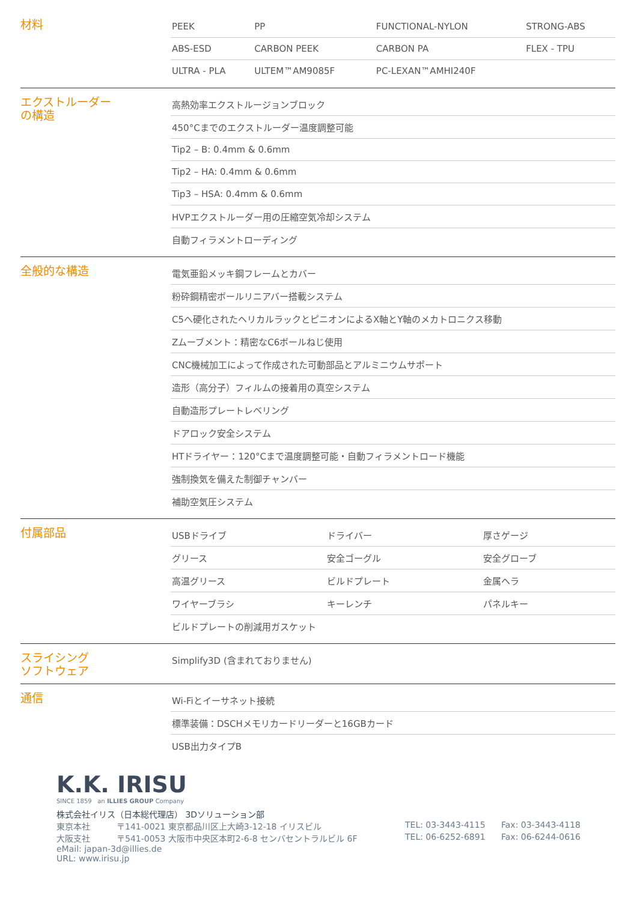材料
| PEEK | PP | FUNCTIONAL-NYLON | STRONG-ABS |
| ABS-ESD | CARBON PEEK | CARBON PA | FLEX - TPU |
| ULTRA - PLA | ULTEM™AM9085F | PC-LEXAN™AMHI240F | |
エクストルーダー
の構造
| 高熱効率エクストルージョンブロック |
| 450°Cまでのエクストルーダー温度調整可能 |
| Tip2 – B: 0.4mm & 0.6mm |
| Tip2 – HA: 0.4mm & 0.6mm |
| Tip3 – HSA: 0.4mm & 0.6mm |
| HVPエクストルーダー用の圧縮空気冷却システム |
| 自動フィラメントローディング |
全般的な構造
| 電気亜鉛メッキ鋼フレームとカバー |
| 粉砕鋼精密ボールリニアバー搭載システム |
| C5へ硬化されたヘリカルラックとピニオンによるX軸とY軸のメカトロニクス移動 |
| Zムーブメント：精密なC6ボールねじ使用 |
| CNC機械加工によって作成された可動部品とアルミニウムサポート |
| 造形（高分子）フィルムの接着用の真空システム |
| 自動造形プレートレベリング |
| ドアロック安全システム |
| HTドライヤー：120°Cまで温度調整可能・自動フィラメントロード機能 |
| 強制換気を備えた制御チャンバー |
| 補助空気圧システム |
付属部品
| USBドライブ | ドライバー | 厚さゲージ |
| グリース | 安全ゴーグル | 安全グローブ |
| 高温グリース | ビルドプレート | 金属ヘラ |
| ワイヤーブラシ | キーレンチ | パネルキー |
| ビルドプレートの削減用ガスケット | | |
スライシング
ソフトウェア
| Simplify3D (含まれておりません) |
通信
| Wi-Fiとイーサネット接続 |
| 標準装備：DSCHメモリカードリーダーと16GBカード |
| USB出力タイプB |
K.K. IRISU
SINCE 1859 an ILLIES GROUP Company
株式会社イリス（日本総代理店） 3Dソリューション部
東京本社 〒141-0021 東京都品川区上大崎3-12-18 イリスビル TEL: 03-3443-4115 Fax: 03-3443-4118
大阪支社 〒541-0053 大阪市中央区本町2-6-8 センバセントラルビル 6F TEL: 06-6252-6891 Fax: 06-6244-0616
eMail: japan-3d@illies.de
URL: www.irisu.jp